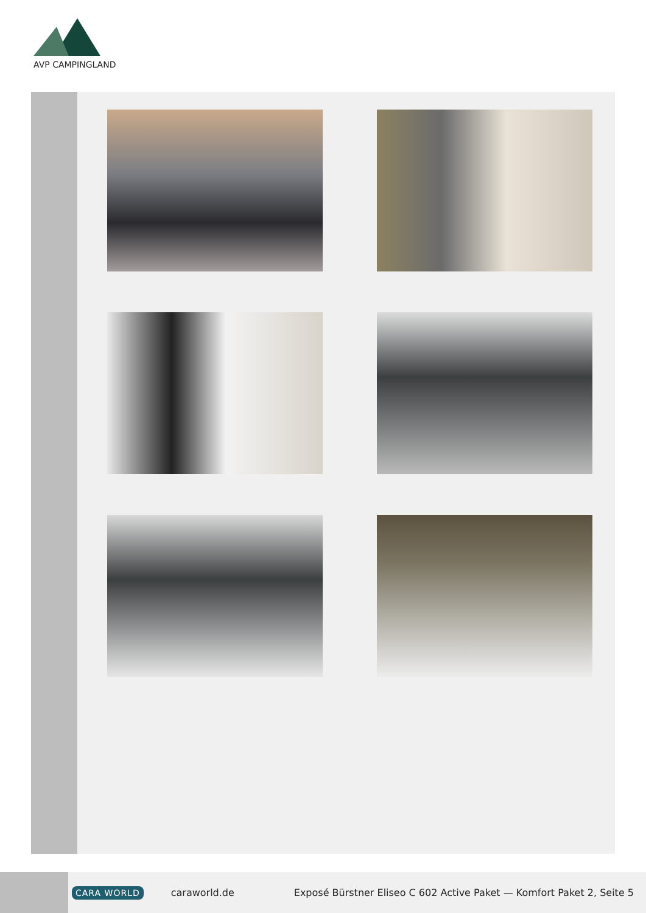AVP CAMPINGLAND
CARA WORLD caraworld.de Exposé Bürstner Eliseo C 602 Active Paket — Komfort Paket 2, Seite 5